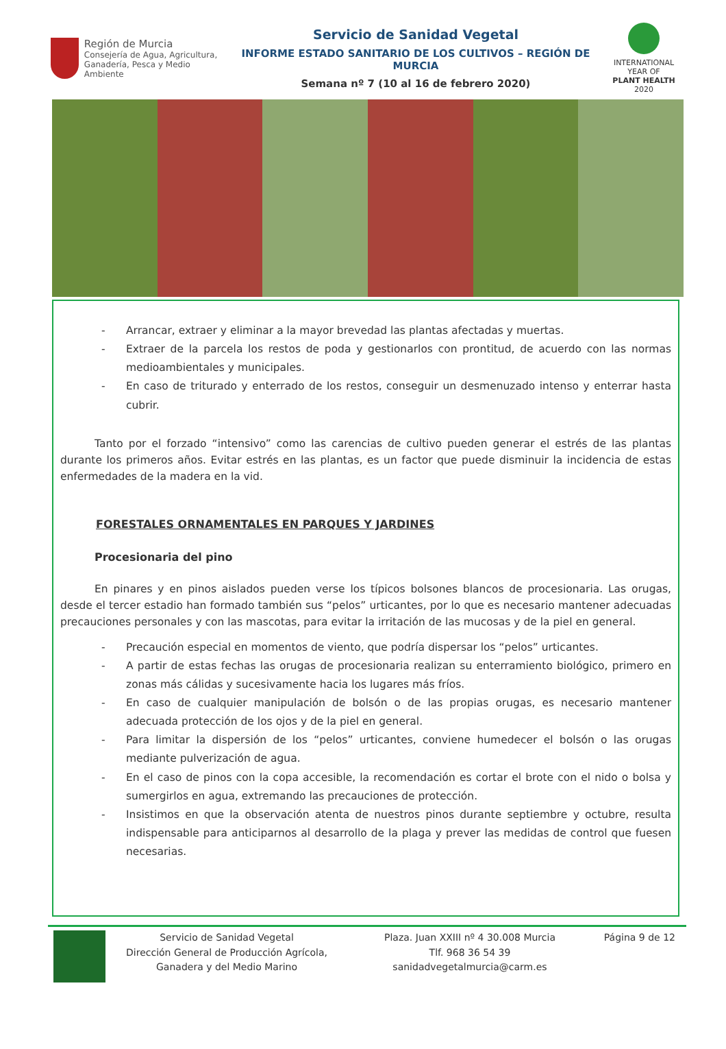Región de Murcia
Consejería de Agua, Agricultura,
Ganadería, Pesca y Medio Ambiente
Servicio de Sanidad Vegetal
INFORME ESTADO SANITARIO DE LOS CULTIVOS – REGIÓN DE MURCIA
Semana nº 7 (10 al 16 de febrero 2020)
INTERNATIONAL YEAR OF
PLANT HEALTH
2020
- Arrancar, extraer y eliminar a la mayor brevedad las plantas afectadas y muertas.
- Extraer de la parcela los restos de poda y gestionarlos con prontitud, de acuerdo con las normas medioambientales y municipales.
- En caso de triturado y enterrado de los restos, conseguir un desmenuzado intenso y enterrar hasta cubrir.
Tanto por el forzado “intensivo” como las carencias de cultivo pueden generar el estrés de las plantas durante los primeros años. Evitar estrés en las plantas, es un factor que puede disminuir la incidencia de estas enfermedades de la madera en la vid.
FORESTALES ORNAMENTALES EN PARQUES Y JARDINES
Procesionaria del pino
En pinares y en pinos aislados pueden verse los típicos bolsones blancos de procesionaria. Las orugas, desde el tercer estadio han formado también sus “pelos” urticantes, por lo que es necesario mantener adecuadas precauciones personales y con las mascotas, para evitar la irritación de las mucosas y de la piel en general.
- Precaución especial en momentos de viento, que podría dispersar los “pelos” urticantes.
- A partir de estas fechas las orugas de procesionaria realizan su enterramiento biológico, primero en zonas más cálidas y sucesivamente hacia los lugares más fríos.
- En caso de cualquier manipulación de bolsón o de las propias orugas, es necesario mantener adecuada protección de los ojos y de la piel en general.
- Para limitar la dispersión de los “pelos” urticantes, conviene humedecer el bolsón o las orugas mediante pulverización de agua.
- En el caso de pinos con la copa accesible, la recomendación es cortar el brote con el nido o bolsa y sumergirlos en agua, extremando las precauciones de protección.
- Insistimos en que la observación atenta de nuestros pinos durante septiembre y octubre, resulta indispensable para anticiparnos al desarrollo de la plaga y prever las medidas de control que fuesen necesarias.
Servicio de Sanidad Vegetal
Dirección General de Producción Agrícola, Ganadera y del Medio Marino
Plaza. Juan XXIII nº 4 30.008 Murcia
Tlf. 968 36 54 39
sanidadvegetalmurcia@carm.es
Página 9 de 12